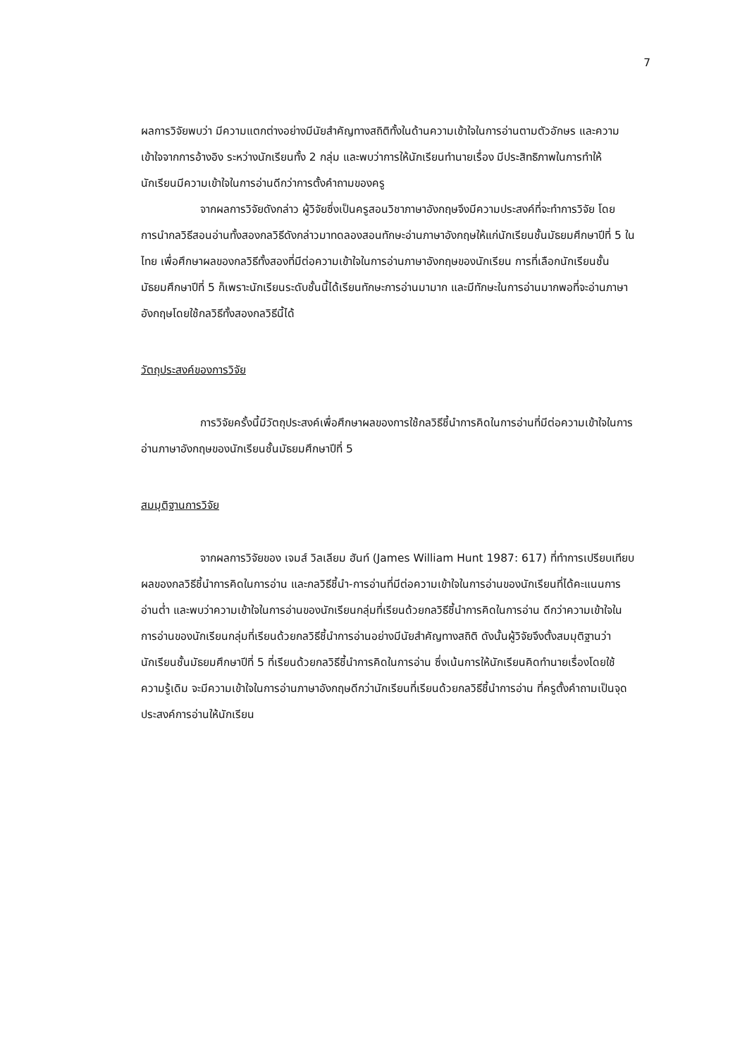7
ผลการวิจัยพบว่า มีความแตกต่างอย่างมีนัยสำคัญทางสถิติทั้งในด้านความเข้าใจในการอ่านตามตัวอักษร และความเข้าใจจากการอ้างอิง ระหว่างนักเรียนทั้ง 2 กลุ่ม และพบว่าการให้นักเรียนทำนายเรื่อง มีประสิทธิภาพในการทำให้นักเรียนมีความเข้าใจในการอ่านดีกว่าการตั้งคำถามของครู
จากผลการวิจัยดังกล่าว ผู้วิจัยซึ่งเป็นครูสอนวิชาภาษาอังกฤษจึงมีความประสงค์ที่จะทำการวิจัย โดยการนำกลวิธีสอนอ่านทั้งสองกลวิธีดังกล่าวมาทดลองสอนทักษะอ่านภาษาอังกฤษให้แก่นักเรียนชั้นมัธยมศึกษาปีที่ 5 ในไทย เพื่อศึกษาผลของกลวิธีทั้งสองที่มีต่อความเข้าใจในการอ่านภาษาอังกฤษของนักเรียน การที่เลือกนักเรียนชั้นมัธยมศึกษาปีที่ 5 ก็เพราะนักเรียนระดับชั้นนี้ได้เรียนทักษะการอ่านมามาก และมีทักษะในการอ่านมากพอที่จะอ่านภาษาอังกฤษโดยใช้กลวิธีทั้งสองกลวิธีนี้ได้
วัตถุประสงค์ของการวิจัย
การวิจัยครั้งนี้มีวัตถุประสงค์เพื่อศึกษาผลของการใช้กลวิธีชี้นำการคิดในการอ่านที่มีต่อความเข้าใจในการอ่านภาษาอังกฤษของนักเรียนชั้นมัธยมศึกษาปีที่ 5
สมมุติฐานการวิจัย
จากผลการวิจัยของ เจมส์ วิลเลียม ฮันท์ (James William Hunt 1987: 617) ที่ทำการเปรียบเทียบผลของกลวิธีชี้นำการคิดในการอ่าน และกลวิธีชี้นำ-การอ่านที่มีต่อความเข้าใจในการอ่านของนักเรียนที่ได้คะแนนการอ่านต่ำ และพบว่าความเข้าใจในการอ่านของนักเรียนกลุ่มที่เรียนด้วยกลวิธีชี้นำการคิดในการอ่าน ดีกว่าความเข้าใจในการอ่านของนักเรียนกลุ่มที่เรียนด้วยกลวิธีชี้นำการอ่านอย่างมีนัยสำคัญทางสถิติ ดังนั้นผู้วิจัยจึงตั้งสมมุติฐานว่า นักเรียนชั้นมัธยมศึกษาปีที่ 5 ที่เรียนด้วยกลวิธีชี้นำการคิดในการอ่าน ซึ่งเน้นการให้นักเรียนคิดทำนายเรื่องโดยใช้ความรู้เดิม จะมีความเข้าใจในการอ่านภาษาอังกฤษดีกว่านักเรียนที่เรียนด้วยกลวิธีชี้นำการอ่าน ที่ครูตั้งคำถามเป็นจุดประสงค์การอ่านให้นักเรียน